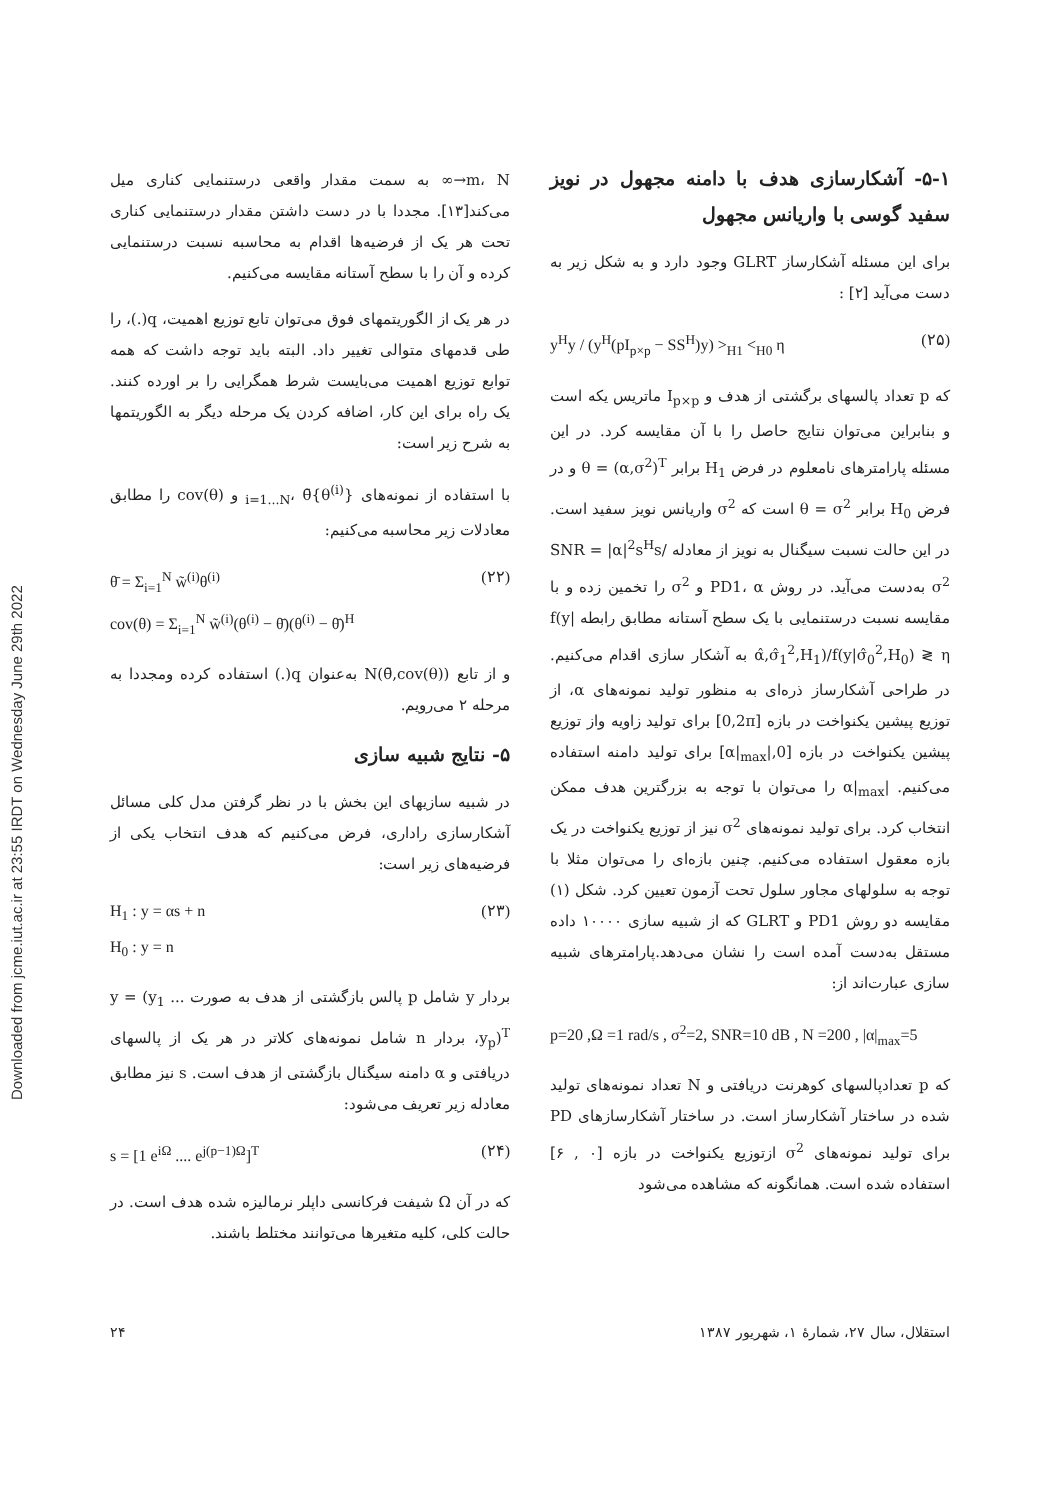Downloaded from jcme.iut.ac.ir at 23:55 IRDT on Wednesday June 29th 2022
m، N→∞ به سمت مقدار واقعی درستنمایی کناری میل می‌کند[۱۳]. مجددا با در دست داشتن مقدار درستنمایی کناری تحت هر یک از فرضیه‌ها اقدام به محاسبه نسبت درستنمایی کرده و آن را با سطح آستانه مقایسه می‌کنیم.
در هر یک از الگوریتمهای فوق می‌توان تابع توزیع اهمیت، q(.)، را طی قدمهای متوالی تغییر داد. البته باید توجه داشت که همه توابع توزیع اهمیت می‌بایست شرط همگرایی را بر اورده کنند. یک راه برای این کار، اضافه کردن یک مرحله دیگر به الگوریتمها به شرح زیر است:
با استفاده از نمونه‌های {θ<sup>(i)</sup>}<sub>i=1...N</sub>، θ̄ و cov(θ) را مطابق معادلات زیر محاسبه می‌کنیم:
θ̄ = Σ<sub>i=1</sub><sup>N</sup> w̃<sup>(i)</sup>θ<sup>(i)</sup>
cov(θ) = Σ<sub>i=1</sub><sup>N</sup> w̃<sup>(i)</sup>(θ<sup>(i)</sup> − θ̄)(θ<sup>(i)</sup> − θ̄)<sup>H</sup> (۲۲)
و از تابع N(θ̄,cov(θ)) به‌عنوان q(.) استفاده کرده ومجددا به مرحله ۲ می‌رویم.
۵- نتایج شبیه سازی
در شبیه سازیهای این بخش با در نظر گرفتن مدل کلی مسائل آشکارسازی راداری، فرض می‌کنیم که هدف انتخاب یکی از فرضیه‌های زیر است:
H<sub>1</sub> : y = αs + n
H<sub>0</sub> : y = n (۲۳)
بردار y شامل p پالس بازگشتی از هدف به صورت y = (y<sub>1</sub> ... y<sub>p</sub>)<sup>T</sup>، بردار n شامل نمونه‌های کلاتر در هر یک از پالسهای دریافتی و α دامنه سیگنال بازگشتی از هدف است. s نیز مطابق معادله زیر تعریف می‌شود:
s = [1 e<sup>iΩ</sup> .... e<sup>j(p−1)Ω</sup>]<sup>T</sup> (۲۴)
که در آن Ω شیفت فرکانسی داپلر نرمالیزه شده هدف است. در حالت کلی، کلیه متغیرها می‌توانند مختلط باشند.
۵-۱- آشکارسازی هدف با دامنه مجهول در نویز سفید گوسی با واریانس مجهول
برای این مسئله آشکارساز GLRT وجود دارد و به شکل زیر به دست می‌آید [۲] :
y<sup>H</sup>y / (y<sup>H</sup>(pI<sub>p×p</sub> − SS<sup>H</sup>)y) ><sub>H1</sub> <<sub>H0</sub> η (۲۵)
که p تعداد پالسهای برگشتی از هدف و I<sub>p×p</sub> ماتریس یکه است و بنابراین می‌توان نتایج حاصل را با آن مقایسه کرد. در این مسئله پارامترهای نامعلوم در فرض H<sub>1</sub> برابر θ = (α,σ<sup>2</sup>)<sup>T</sup> و در فرض H<sub>0</sub> برابر θ = σ<sup>2</sup> است که σ<sup>2</sup> واریانس نویز سفید است. در این حالت نسبت سیگنال به نویز از معادله SNR = |α|<sup>2</sup>s<sup>H</sup>s/σ<sup>2</sup> به‌دست می‌آید. در روش PD1، α و σ<sup>2</sup> را تخمین زده و با مقایسه نسبت درستنمایی با یک سطح آستانه مطابق رابطه f(y|α̂,σ̂<sub>1</sub><sup>2</sup>,H<sub>1</sub>)/f(y|σ̂<sub>0</sub><sup>2</sup>,H<sub>0</sub>) ≷ η به آشکار سازی اقدام می‌کنیم. در طراحی آشکارساز ذره‌ای به منظور تولید نمونه‌های α، از توزیع پیشین یکنواخت در بازه [0,2π] برای تولید زاویه واز توزیع پیشین یکنواخت در بازه [0,|α|<sub>max</sub>] برای تولید دامنه استفاده می‌کنیم. |α|<sub>max</sub> را می‌توان با توجه به بزرگترین هدف ممکن انتخاب کرد. برای تولید نمونه‌های σ<sup>2</sup> نیز از توزیع یکنواخت در یک بازه معقول استفاده می‌کنیم. چنین بازه‌ای را می‌توان مثلا با توجه به سلولهای مجاور سلول تحت آزمون تعیین کرد. شکل (۱) مقایسه دو روش PD1 و GLRT که از شبیه سازی ۱۰۰۰۰ داده مستقل به‌دست آمده است را نشان می‌دهد.پارامترهای شبیه سازی عبارت‌اند از:
p=20 ,Ω =1 rad/s , σ<sup>2</sup>=2, SNR=10 dB , N =200 , |α|<sub>max</sub>=5
که p تعدادپالسهای کوهرنت دریافتی و N تعداد نمونه‌های تولید شده در ساختار آشکارساز است. در ساختار آشکارسازهای PD برای تولید نمونه‌های σ<sup>2</sup> ازتوزیع یکنواخت در بازه [۰ , ۶] استفاده شده است. همانگونه که مشاهده می‌شود
۲۴ استقلال، سال ۲۷، شمارهٔ ۱، شهریور ۱۳۸۷